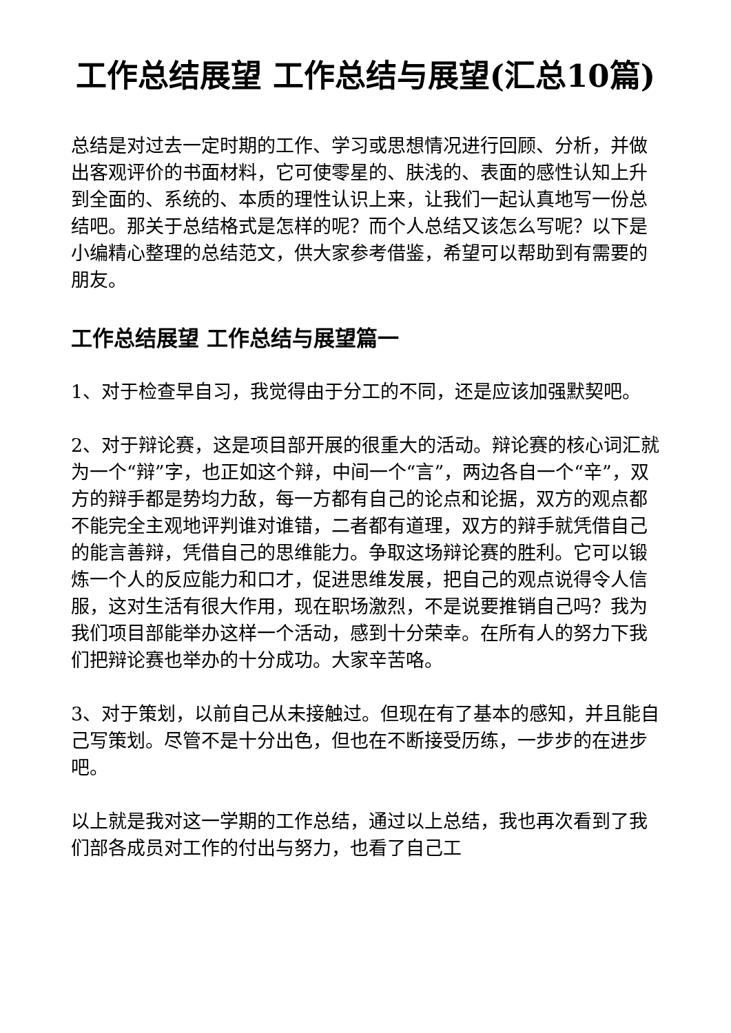工作总结展望 工作总结与展望(汇总10篇)
总结是对过去一定时期的工作、学习或思想情况进行回顾、分析，并做出客观评价的书面材料，它可使零星的、肤浅的、表面的感性认知上升到全面的、系统的、本质的理性认识上来，让我们一起认真地写一份总结吧。那关于总结格式是怎样的呢？而个人总结又该怎么写呢？以下是小编精心整理的总结范文，供大家参考借鉴，希望可以帮助到有需要的朋友。
工作总结展望 工作总结与展望篇一
1、对于检查早自习，我觉得由于分工的不同，还是应该加强默契吧。
2、对于辩论赛，这是项目部开展的很重大的活动。辩论赛的核心词汇就为一个“辩”字，也正如这个辩，中间一个“言”，两边各自一个“辛”，双方的辩手都是势均力敌，每一方都有自己的论点和论据，双方的观点都不能完全主观地评判谁对谁错，二者都有道理，双方的辩手就凭借自己的能言善辩，凭借自己的思维能力。争取这场辩论赛的胜利。它可以锻炼一个人的反应能力和口才，促进思维发展，把自己的观点说得令人信服，这对生活有很大作用，现在职场激烈，不是说要推销自己吗？我为我们项目部能举办这样一个活动，感到十分荣幸。在所有人的努力下我们把辩论赛也举办的十分成功。大家辛苦咯。
3、对于策划，以前自己从未接触过。但现在有了基本的感知，并且能自己写策划。尽管不是十分出色，但也在不断接受历练，一步步的在进步吧。
以上就是我对这一学期的工作总结，通过以上总结，我也再次看到了我们部各成员对工作的付出与努力，也看了自己工